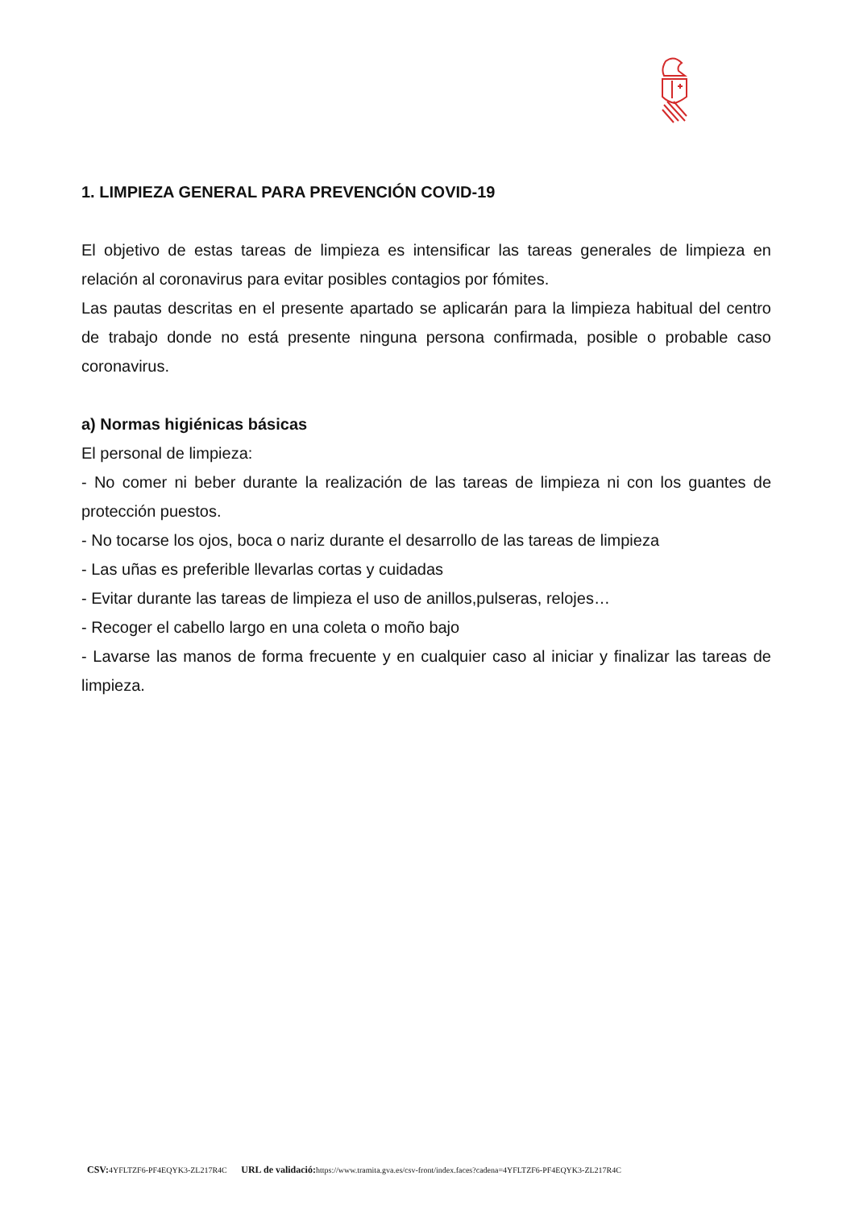1. LIMPIEZA GENERAL PARA PREVENCIÓN COVID-19
El objetivo de estas tareas de limpieza es intensificar las tareas generales de limpieza en relación al coronavirus para evitar posibles contagios por fómites.
Las pautas descritas en el presente apartado se aplicarán para la limpieza habitual del centro de trabajo donde no está presente ninguna persona confirmada, posible o probable caso coronavirus.
a) Normas higiénicas básicas
El personal de limpieza:
- No comer ni beber durante la realización de las tareas de limpieza ni con los guantes de protección puestos.
- No tocarse los ojos, boca o nariz durante el desarrollo de las tareas de limpieza
- Las uñas es preferible llevarlas cortas y cuidadas
- Evitar durante las tareas de limpieza el uso de anillos,pulseras, relojes…
- Recoger el cabello largo en una coleta o moño bajo
- Lavarse las manos de forma frecuente y en cualquier caso al iniciar y finalizar las tareas de limpieza.
CSV: 4YFLTZF6-PF4EQYK3-ZL217R4C URL de validació: https://www.tramita.gva.es/csv-front/index.faces?cadena=4YFLTZF6-PF4EQYK3-ZL217R4C